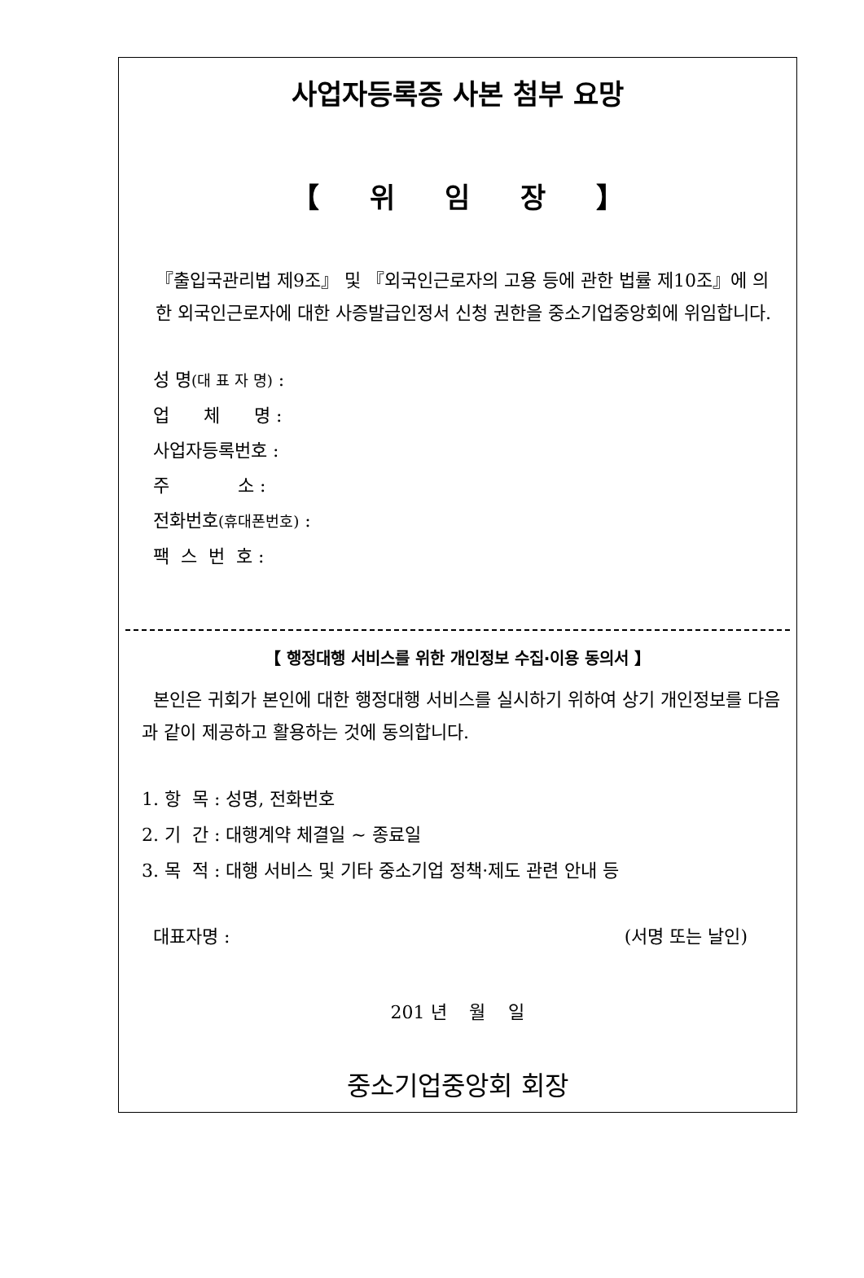사업자등록증 사본 첨부 요망
【 위 임 장 】
『출입국관리법 제9조』 및 『외국인근로자의 고용 등에 관한 법률 제10조』에 의한 외국인근로자에 대한 사증발급인정서 신청 권한을 중소기업중앙회에 위임합니다.
성 명(대 표 자 명) :
업 체 명 :
사업자등록번호 :
주 소 :
전화번호(휴대폰번호) :
팩 스 번 호 :
【 행정대행 서비스를 위한 개인정보 수집·이용 동의서 】
본인은 귀회가 본인에 대한 행정대행 서비스를 실시하기 위하여 상기 개인정보를 다음과 같이 제공하고 활용하는 것에 동의합니다.
1. 항 목 : 성명, 전화번호
2. 기 간 : 대행계약 체결일 ~ 종료일
3. 목 적 : 대행 서비스 및 기타 중소기업 정책·제도 관련 안내 등
대표자명 : (서명 또는 날인)
201 년 월 일
중소기업중앙회 회장